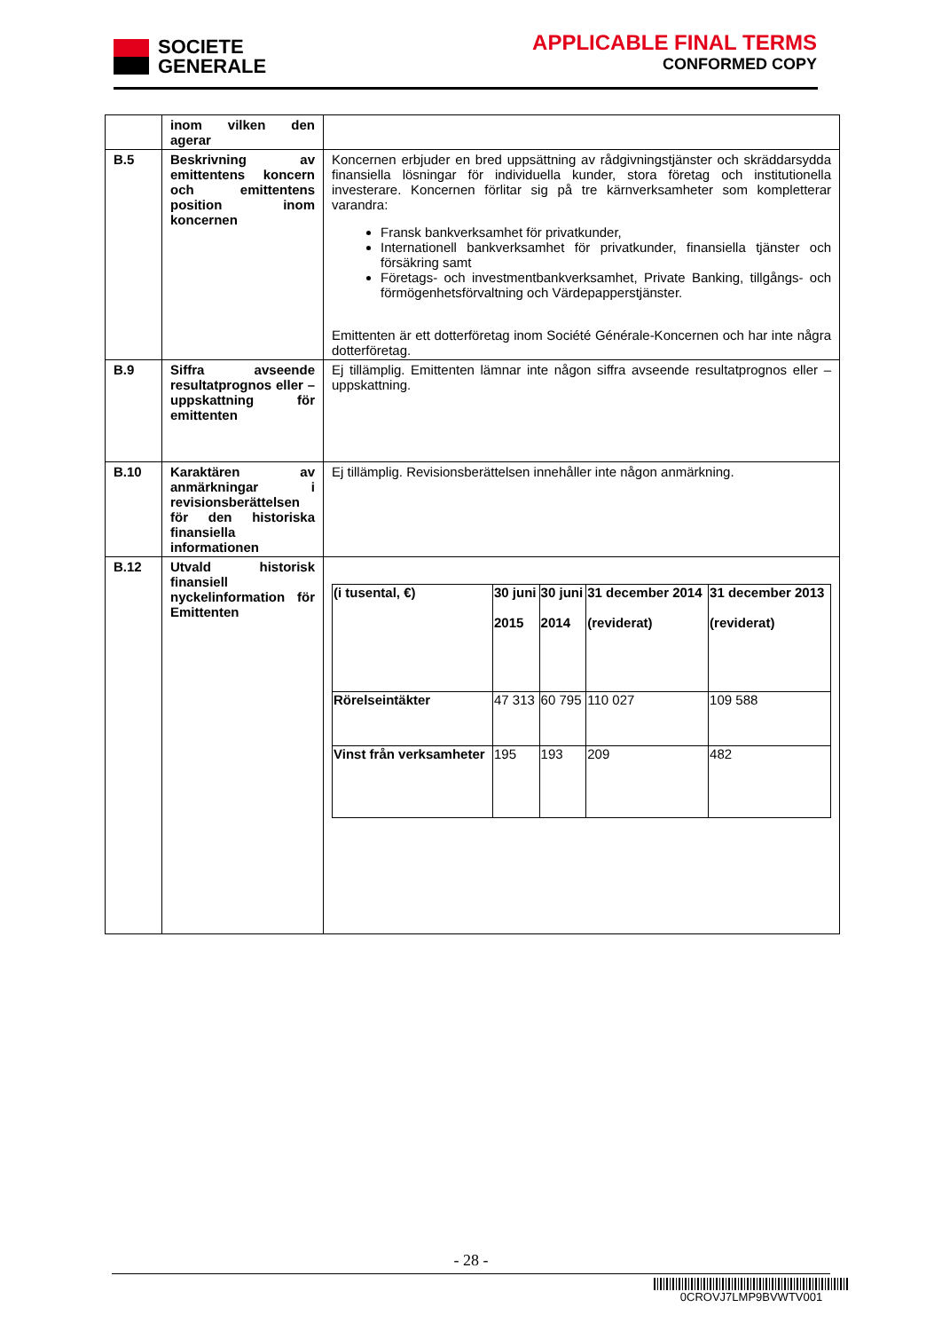SOCIETE
GENERALE
APPLICABLE FINAL TERMS
CONFORMED COPY
| | inom vilken den agerar | |
| B.5 | Beskrivning av emittentens koncern och emittentens position inom koncernen | Koncernen erbjuder en bred uppsättning av rådgivningstjänster och skräddarsydda finansiella lösningar för individuella kunder, stora företag och institutionella investerare. Koncernen förlitar sig på tre kärnverksamheter som kompletterar varandra: Fransk bankverksamhet för privatkunder, Internationell bankverksamhet för privatkunder, finansiella tjänster och försäkring samt Företags- och investmentbankverksamhet, Private Banking, tillgångs- och förmögenhetsförvaltning och Värdepapperstjänster. Emittenten är ett dotterföretag inom Société Générale-Koncernen och har inte några dotterföretag. |
| B.9 | Siffra avseende resultatprognos eller –uppskattning för emittenten | Ej tillämplig. Emittenten lämnar inte någon siffra avseende resultatprognos eller –uppskattning. |
| B.10 | Karaktären av anmärkningar i revisionsberättelsen för den historiska finansiella informationen | Ej tillämplig. Revisionsberättelsen innehåller inte någon anmärkning. |
| B.12 | Utvald historisk finansiell nyckelinformation för Emittenten | / (i tusental, €) / 30 juni 2015 / 30 juni 2014 / 31 december 2014 (reviderat) / 31 december 2013 (reviderat) / / Rörelseintäkter / 47 313 / 60 795 / 110 027 / 109 588 / / Vinst från verksamheter / 195 / 193 / 209 / 482 / |
- 28 -
0CROVJ7LMP9BVWTV001